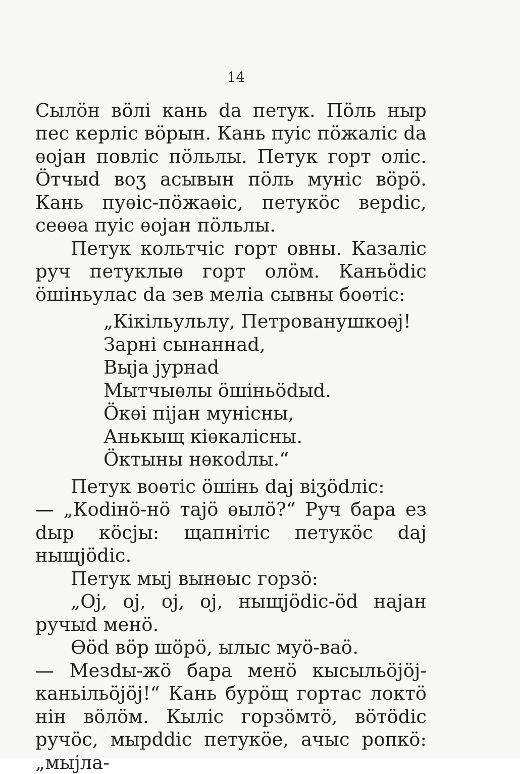14
Сылӧн вӧлі кань dа петук. Пӧль ныр пес керліс вӧрын. Кань пуіс пӧжаліс dа ѳојан повліс пӧльлы. Петук горт оліс. Ӧтчыd воʒ асывын пӧль муніс вӧрӧ. Кань пуѳіс-пӧжаѳіс, петукӧс верdіс, сеѳѳа пуіс ѳојан пӧльлы.
Петук кольтчіс горт овны. Казаліс руч петуклыѳ горт олӧм. Каньӧdіс ӧшіньулас dа зев меліа сывны боѳтіс:
„Кікільульлу, Петрованушкоѳј!
Зарні сынаннаd,
Выја јурнаd
Мытчыѳлы ӧшіньӧdыd.
Ӧкѳі піјан мунісны,
Анькыщ кіѳкалісны.
Ӧктыны нѳкоdлы.“
Петук воѳтіс ӧшінь dаj віʒӧdліс:
— „Коdінӧ-нӧ тајӧ ѳылӧ?“ Руч бара ез dыр кӧсјы: щапнітіс петукӧс dаj ныщјӧdіс.
Петук мыј вынѳыс горзӧ:
„Ој, ој, ој, ој, ныщјӧdіс-ӧd најан ручыd менӧ.
Ѳӧd вӧр шӧрӧ, ылыс муӧ-ваӧ.
— Мезdы-жӧ бара менӧ кысыльӧјӧј-каньільӧјӧј!“ Кань бурӧщ гортас локтӧ нін вӧлӧм. Кыліс горзӧмтӧ, вӧтӧdіс ручӧс, мырddіс петукӧе, ачыс ропкӧ: „мыјла-